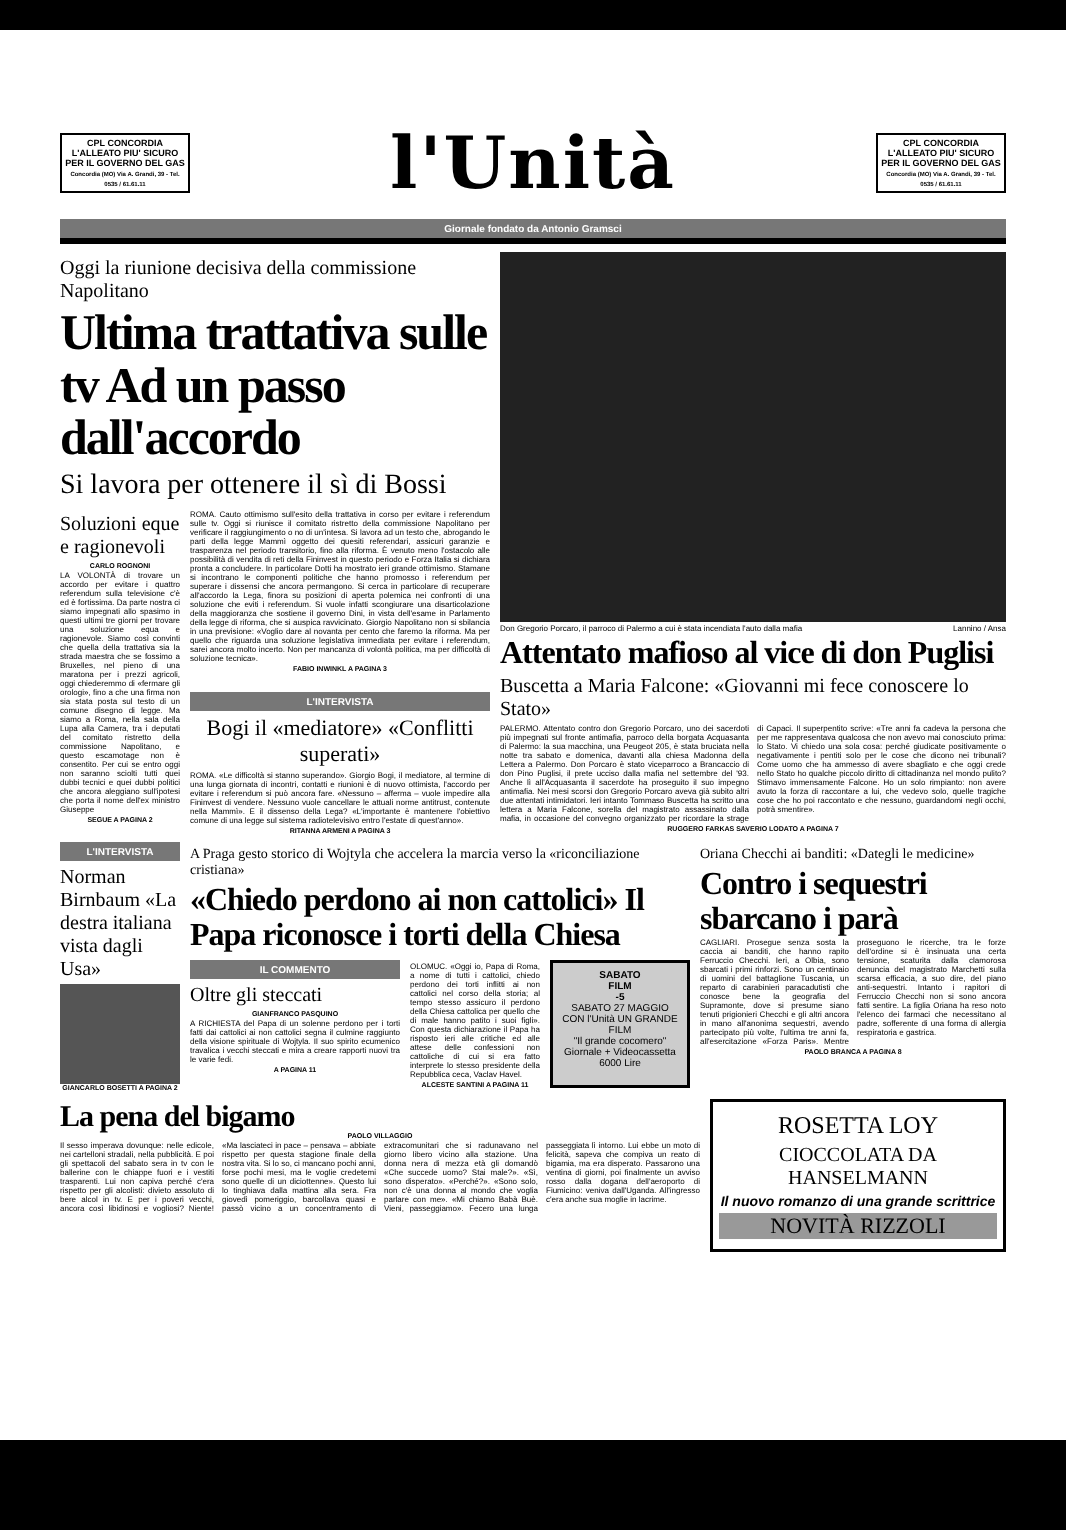CPL CONCORDIA
L'ALLEATO PIU' SICURO PER IL GOVERNO DEL GAS
Concordia (MO) Via A. Grandi, 39 - Tel. 0535 / 61.61.11
l'Unità
CPL CONCORDIA
L'ALLEATO PIU' SICURO PER IL GOVERNO DEL GAS
Concordia (MO) Via A. Grandi, 39 - Tel. 0535 / 61.61.11
Giornale fondato da Antonio Gramsci
Oggi la riunione decisiva della commissione Napolitano
Ultima trattativa sulle tv Ad un passo dall'accordo
Si lavora per ottenere il sì di Bossi
Soluzioni eque e ragionevoli
CARLO ROGNONI
LA VOLONTÀ di trovare un accordo per evitare i quattro referendum sulla televisione c'è ed è fortissima. Da parte nostra ci siamo impegnati allo spasimo in questi ultimi tre giorni per trovare una soluzione equa e ragionevole. Siamo così convinti che quella della trattativa sia la strada maestra che se fossimo a Bruxelles, nel pieno di una maratona per i prezzi agricoli, oggi chiederemmo di «fermare gli orologi», fino a che una firma non sia stata posta sul testo di un comune disegno di legge. Ma siamo a Roma, nella sala della Lupa alla Camera, tra i deputati del comitato ristretto della commissione Napolitano, e questo escamotage non è consentito. Per cui se entro oggi non saranno sciolti tutti quei dubbi tecnici e quei dubbi politici che ancora aleggiano sull'ipotesi che porta il nome dell'ex ministro Giuseppe
SEGUE A PAGINA 2
ROMA. Cauto ottimismo sull'esito della trattativa in corso per evitare i referendum sulle tv. Oggi si riunisce il comitato ristretto della commissione Napolitano per verificare il raggiungimento o no di un'intesa. Si lavora ad un testo che, abrogando le parti della legge Mammì oggetto dei quesiti referendari, assicuri garanzie e trasparenza nel periodo transitorio, fino alla riforma. È venuto meno l'ostacolo alle possibilità di vendita di reti della Fininvest in questo periodo e Forza Italia si dichiara pronta a concludere. In particolare Dotti ha mostrato ieri grande ottimismo. Stamane si incontrano le componenti politiche che hanno promosso i referendum per superare i dissensi che ancora permangono. Si cerca in particolare di recuperare all'accordo la Lega, finora su posizioni di aperta polemica nei confronti di una soluzione che eviti i referendum. Si vuole infatti scongiurare una disarticolazione della maggioranza che sostiene il governo Dini, in vista dell'esame in Parlamento della legge di riforma, che si auspica ravvicinato. Giorgio Napolitano non si sbilancia in una previsione: «Voglio dare al novanta per cento che faremo la riforma. Ma per quello che riguarda una soluzione legislativa immediata per evitare i referendum, sarei ancora molto incerto. Non per mancanza di volontà politica, ma per difficoltà di soluzione tecnica».
FABIO INWINKL A PAGINA 3
L'INTERVISTA
Bogi il «mediatore» «Conflitti superati»
ROMA. «Le difficoltà si stanno superando». Giorgio Bogi, il mediatore, al termine di una lunga giornata di incontri, contatti e riunioni è di nuovo ottimista, l'accordo per evitare i referendum si può ancora fare. «Nessuno – afferma – vuole impedire alla Fininvest di vendere. Nessuno vuole cancellare le attuali norme antitrust, contenute nella Mammì». E il dissenso della Lega? «L'importante è mantenere l'obiettivo comune di una legge sul sistema radiotelevisivo entro l'estate di quest'anno».
RITANNA ARMENI A PAGINA 3
Don Gregorio Porcaro, il parroco di Palermo a cui è stata incendiata l'auto dalla mafia Lannino / Ansa
Attentato mafioso al vice di don Puglisi
Buscetta a Maria Falcone: «Giovanni mi fece conoscere lo Stato»
PALERMO. Attentato contro don Gregorio Porcaro, uno dei sacerdoti più impegnati sul fronte antimafia, parroco della borgata Acquasanta di Palermo: la sua macchina, una Peugeot 205, è stata bruciata nella notte tra sabato e domenica, davanti alla chiesa Madonna della Lettera a Palermo. Don Porcaro è stato viceparroco a Brancaccio di don Pino Puglisi, il prete ucciso dalla mafia nel settembre del '93. Anche lì all'Acquasanta il sacerdote ha proseguito il suo impegno antimafia. Nei mesi scorsi don Gregorio Porcaro aveva già subito altri due attentati intimidatori. Ieri intanto Tommaso Buscetta ha scritto una lettera a Maria Falcone, sorella del magistrato assassinato dalla mafia, in occasione del convegno organizzato per ricordare la strage di Capaci. Il superpentito scrive: «Tre anni fa cadeva la persona che per me rappresentava qualcosa che non avevo mai conosciuto prima: lo Stato. Vi chiedo una sola cosa: perché giudicate positivamente o negativamente i pentiti solo per le cose che dicono nei tribunali? Come uomo che ha ammesso di avere sbagliato e che oggi crede nello Stato ho qualche piccolo diritto di cittadinanza nel mondo pulito? Stimavo immensamente Falcone. Ho un solo rimpianto: non avere avuto la forza di raccontare a lui, che vedevo solo, quelle tragiche cose che ho poi raccontato e che nessuno, guardandomi negli occhi, potrà smentire».
RUGGERO FARKAS SAVERIO LODATO A PAGINA 7
L'INTERVISTA
Norman Birnbaum «La destra italiana vista dagli Usa»
GIANCARLO BOSETTI A PAGINA 2
A Praga gesto storico di Wojtyla che accelera la marcia verso la «riconciliazione cristiana»
«Chiedo perdono ai non cattolici» Il Papa riconosce i torti della Chiesa
IL COMMENTO
Oltre gli steccati
GIANFRANCO PASQUINO
A RICHIESTA del Papa di un solenne perdono per i torti fatti dai cattolici ai non cattolici segna il culmine raggiunto della visione spirituale di Wojtyla. Il suo spirito ecumenico travalica i vecchi steccati e mira a creare rapporti nuovi tra le varie fedi.
A PAGINA 11
OLOMUC. «Oggi io, Papa di Roma, a nome di tutti i cattolici, chiedo perdono dei torti inflitti ai non cattolici nel corso della storia; al tempo stesso assicuro il perdono della Chiesa cattolica per quello che di male hanno patito i suoi figli». Con questa dichiarazione il Papa ha risposto ieri alle critiche ed alle attese delle confessioni non cattoliche di cui si era fatto interprete lo stesso presidente della Repubblica ceca, Vaclav Havel.
ALCESTE SANTINI A PAGINA 11
SABATO
FILM
-5
SABATO 27 MAGGIO CON l'Unità UN GRANDE FILM
"Il grande cocomero"
Giornale + Videocassetta 6000 Lire
Oriana Checchi ai banditi: «Dategli le medicine»
Contro i sequestri sbarcano i parà
CAGLIARI. Prosegue senza sosta la caccia ai banditi, che hanno rapito Ferruccio Checchi. Ieri, a Olbia, sono sbarcati i primi rinforzi. Sono un centinaio di uomini del battaglione Tuscania, un reparto di carabinieri paracadutisti che conosce bene la geografia del Supramonte, dove si presume siano tenuti prigionieri Checchi e gli altri ancora in mano all'anonima sequestri, avendo partecipato più volte, l'ultima tre anni fa, all'esercitazione «Forza Paris». Mentre proseguono le ricerche, tra le forze dell'ordine si è insinuata una certa tensione, scaturita dalla clamorosa denuncia del magistrato Marchetti sulla scarsa efficacia, a suo dire, del piano anti-sequestri. Intanto i rapitori di Ferruccio Checchi non si sono ancora fatti sentire. La figlia Oriana ha reso noto l'elenco dei farmaci che necessitano al padre, sofferente di una forma di allergia respiratoria e gastrica.
PAOLO BRANCA A PAGINA 8
La pena del bigamo
PAOLO VILLAGGIO
Il sesso imperava dovunque: nelle edicole, nei cartelloni stradali, nella pubblicità. E poi gli spettacoli del sabato sera in tv con le ballerine con le chiappe fuori e i vestiti trasparenti. Lui non capiva perché c'era rispetto per gli alcolisti: divieto assoluto di bere alcol in tv. E per i poveri vecchi, ancora così libidinosi e vogliosi? Niente! «Ma lasciateci in pace – pensava – abbiate rispetto per questa stagione finale della nostra vita. Si lo so, ci mancano pochi anni, forse pochi mesi, ma le voglie credetemi sono quelle di un diciottenne». Questo lui lo tinghiava dalla mattina alla sera. Fra giovedì pomeriggio, barcollava quasi e passò vicino a un concentramento di extracomunitari che si radunavano nel giorno libero vicino alla stazione. Una donna nera di mezza età gli domandò «Che succede uomo? Stai male?». «Sì, sono disperato». «Perché?». «Sono solo, non c'è una donna al mondo che voglia parlare con me». «Mi chiamo Babà Buè. Vieni, passeggiamo». Fecero una lunga passeggiata lì intorno. Lui ebbe un moto di felicità, sapeva che compiva un reato di bigamia, ma era disperato. Passarono una ventina di giorni, poi finalmente un avviso rosso dalla dogana dell'aeroporto di Fiumicino: veniva dall'Uganda. All'ingresso c'era anche sua moglie in lacrime.
ROSETTA LOY
CIOCCOLATA DA HANSELMANN
Il nuovo romanzo di una grande scrittrice
NOVITÀ RIZZOLI